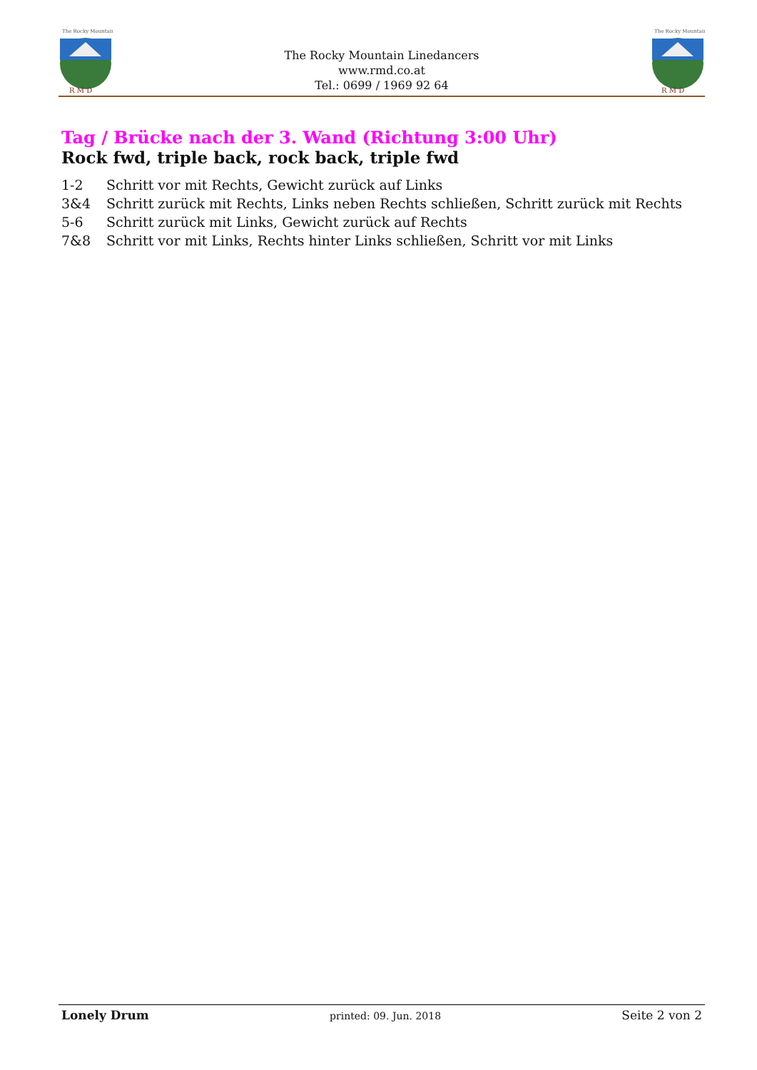The Rocky Mountain
R M D
The Rocky Mountain Linedancers
www.rmd.co.at
Tel.: 0699 / 1969 92 64
The Rocky Mountain
R M D
Tag / Brücke nach der 3. Wand (Richtung 3:00 Uhr)
Rock fwd, triple back, rock back, triple fwd
1-2 Schritt vor mit Rechts, Gewicht zurück auf Links
3&4 Schritt zurück mit Rechts, Links neben Rechts schließen, Schritt zurück mit Rechts
5-6 Schritt zurück mit Links, Gewicht zurück auf Rechts
7&8 Schritt vor mit Links, Rechts hinter Links schließen, Schritt vor mit Links
Lonely Drum printed: 09. Jun. 2018 Seite 2 von 2